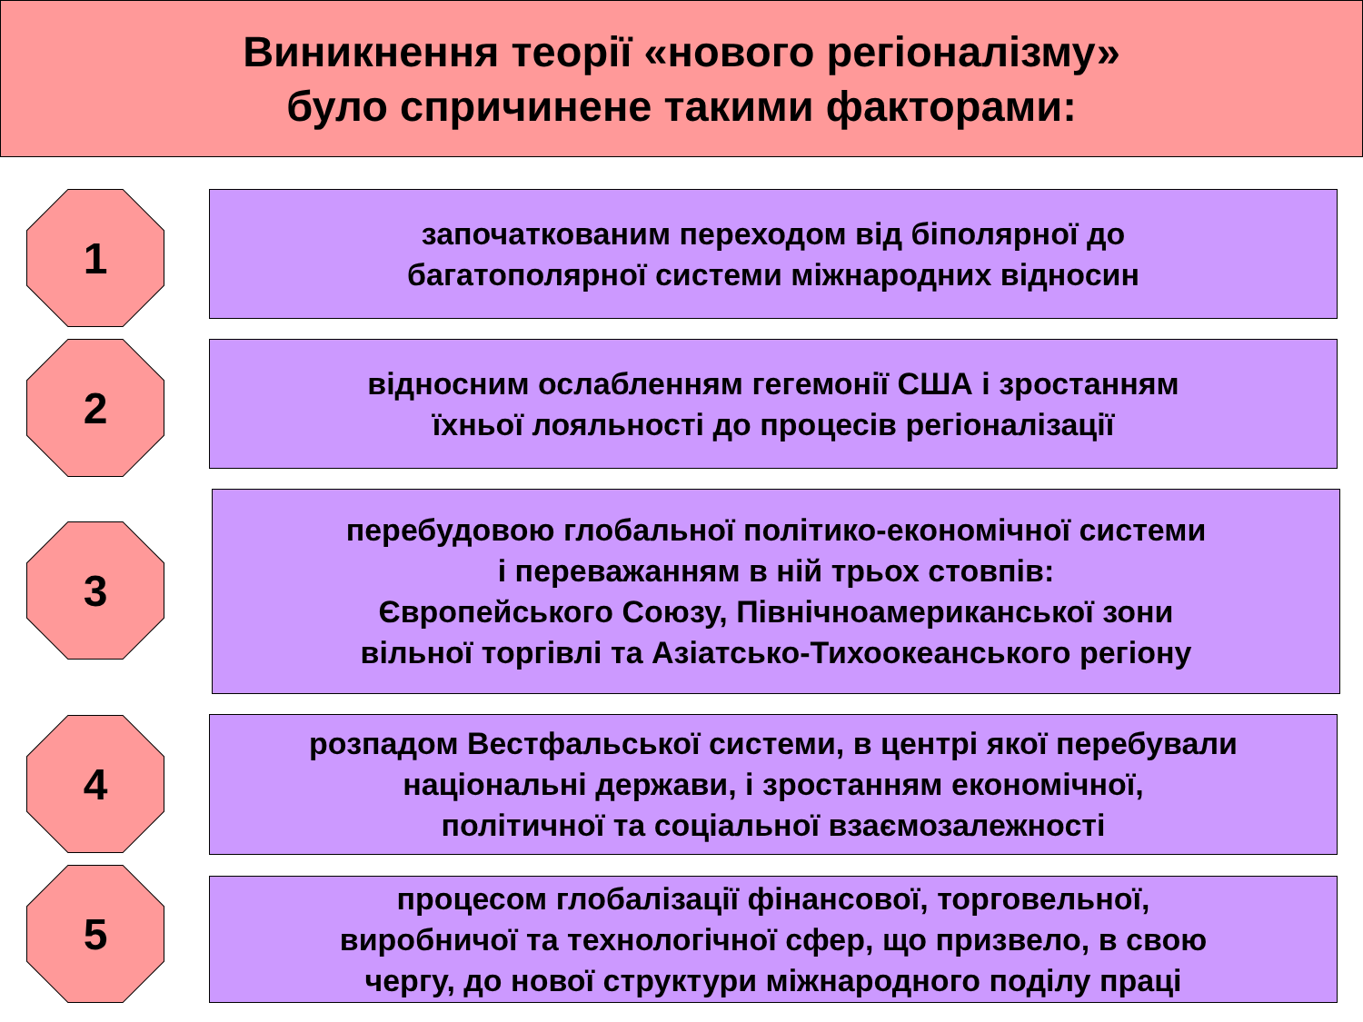Виникнення теорії «нового регіоналізму»
було спричинене такими факторами:
1
започаткованим переходом від біполярної до
багатополярної системи міжнародних відносин
2
відносним ослабленням гегемонії США і зростанням
їхньої лояльності до процесів регіоналізації
3
перебудовою глобальної політико-економічної системи
і переважанням в ній трьох стовпів:
Європейського Союзу, Північноамериканської зони
вільної торгівлі та Азіатсько-Тихоокеанського регіону
4
розпадом Вестфальської системи, в центрі якої перебували
національні держави, і зростанням економічної,
політичної та соціальної взаємозалежності
5
процесом глобалізації фінансової, торговельної,
виробничої та технологічної сфер, що призвело, в свою
чергу, до нової структури міжнародного поділу праці